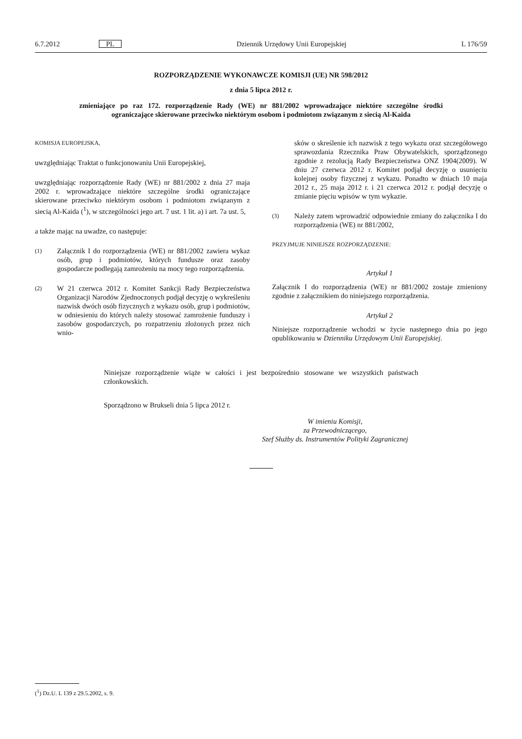6.7.2012 PL Dziennik Urzędowy Unii Europejskiej L 176/59
ROZPORZĄDZENIE WYKONAWCZE KOMISJI (UE) NR 598/2012
z dnia 5 lipca 2012 r.
zmieniające po raz 172. rozporządzenie Rady (WE) nr 881/2002 wprowadzające niektóre szczególne środki ograniczające skierowane przeciwko niektórym osobom i podmiotom związanym z siecią Al-Kaida
KOMISJA EUROPEJSKA,
uwzględniając Traktat o funkcjonowaniu Unii Europejskiej,
uwzględniając rozporządzenie Rady (WE) nr 881/2002 z dnia 27 maja 2002 r. wprowadzające niektóre szczególne środki ograniczające skierowane przeciwko niektórym osobom i podmiotom związanym z siecią Al-Kaida (<sup>1</sup>), w szczególności jego art. 7 ust. 1 lit. a) i art. 7a ust. 5,
a także mając na uwadze, co następuje:
(1) Załącznik I do rozporządzenia (WE) nr 881/2002 zawiera wykaz osób, grup i podmiotów, których fundusze oraz zasoby gospodarcze podlegają zamrożeniu na mocy tego rozporządzenia.
(2) W 21 czerwca 2012 r. Komitet Sankcji Rady Bezpieczeństwa Organizacji Narodów Zjednoczonych podjął decyzję o wykreśleniu nazwisk dwóch osób fizycznych z wykazu osób, grup i podmiotów, w odniesieniu do których należy stosować zamrożenie funduszy i zasobów gospodarczych, po rozpatrzeniu złożonych przez nich wnio-
sków o skreślenie ich nazwisk z tego wykazu oraz szczegółowego sprawozdania Rzecznika Praw Obywatelskich, sporządzonego zgodnie z rezolucją Rady Bezpieczeństwa ONZ 1904(2009). W dniu 27 czerwca 2012 r. Komitet podjął decyzję o usunięciu kolejnej osoby fizycznej z wykazu. Ponadto w dniach 10 maja 2012 r., 25 maja 2012 r. i 21 czerwca 2012 r. podjął decyzję o zmianie pięciu wpisów w tym wykazie.
(3) Należy zatem wprowadzić odpowiednie zmiany do załącznika I do rozporządzenia (WE) nr 881/2002,
PRZYJMUJE NINIEJSZE ROZPORZĄDZENIE:
Artykuł 1
Załącznik I do rozporządzenia (WE) nr 881/2002 zostaje zmieniony zgodnie z załącznikiem do niniejszego rozporządzenia.
Artykuł 2
Niniejsze rozporządzenie wchodzi w życie następnego dnia po jego opublikowaniu w Dzienniku Urzędowym Unii Europejskiej.
Niniejsze rozporządzenie wiąże w całości i jest bezpośrednio stosowane we wszystkich państwach członkowskich.
Sporządzono w Brukseli dnia 5 lipca 2012 r.
W imieniu Komisji,
za Przewodniczącego,
Szef Służby ds. Instrumentów Polityki Zagranicznej
(<sup>1</sup>) Dz.U. L 139 z 29.5.2002, s. 9.